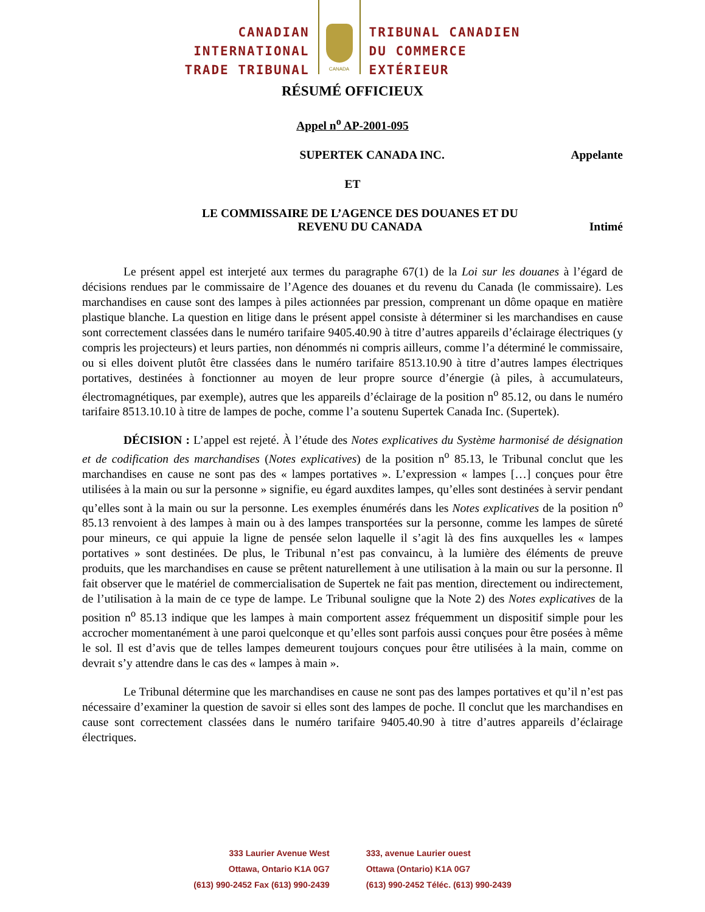CANADIAN
INTERNATIONAL
TRADE TRIBUNAL
CANADA
TRIBUNAL CANADIEN
DU COMMERCE
EXTÉRIEUR
RÉSUMÉ OFFICIEUX
Appel n<sup>o</sup> AP-2001-095
SUPERTEK CANADA INC. Appelante
ET
LE COMMISSAIRE DE L’AGENCE DES DOUANES ET DU
REVENU DU CANADA
Intimé
Le présent appel est interjeté aux termes du paragraphe 67(1) de la Loi sur les douanes à l’égard de décisions rendues par le commissaire de l’Agence des douanes et du revenu du Canada (le commissaire). Les marchandises en cause sont des lampes à piles actionnées par pression, comprenant un dôme opaque en matière plastique blanche. La question en litige dans le présent appel consiste à déterminer si les marchandises en cause sont correctement classées dans le numéro tarifaire 9405.40.90 à titre d’autres appareils d’éclairage électriques (y compris les projecteurs) et leurs parties, non dénommés ni compris ailleurs, comme l’a déterminé le commissaire, ou si elles doivent plutôt être classées dans le numéro tarifaire 8513.10.90 à titre d’autres lampes électriques portatives, destinées à fonctionner au moyen de leur propre source d’énergie (à piles, à accumulateurs, électromagnétiques, par exemple), autres que les appareils d’éclairage de la position n<sup>o</sup> 85.12, ou dans le numéro tarifaire 8513.10.10 à titre de lampes de poche, comme l’a soutenu Supertek Canada Inc. (Supertek).
DÉCISION : L’appel est rejeté. À l’étude des Notes explicatives du Système harmonisé de désignation et de codification des marchandises (Notes explicatives) de la position n<sup>o</sup> 85.13, le Tribunal conclut que les marchandises en cause ne sont pas des « lampes portatives ». L’expression « lampes […] conçues pour être utilisées à la main ou sur la personne » signifie, eu égard auxdites lampes, qu’elles sont destinées à servir pendant qu’elles sont à la main ou sur la personne. Les exemples énumérés dans les Notes explicatives de la position n<sup>o</sup> 85.13 renvoient à des lampes à main ou à des lampes transportées sur la personne, comme les lampes de sûreté pour mineurs, ce qui appuie la ligne de pensée selon laquelle il s’agit là des fins auxquelles les « lampes portatives » sont destinées. De plus, le Tribunal n’est pas convaincu, à la lumière des éléments de preuve produits, que les marchandises en cause se prêtent naturellement à une utilisation à la main ou sur la personne. Il fait observer que le matériel de commercialisation de Supertek ne fait pas mention, directement ou indirectement, de l’utilisation à la main de ce type de lampe. Le Tribunal souligne que la Note 2) des Notes explicatives de la position n<sup>o</sup> 85.13 indique que les lampes à main comportent assez fréquemment un dispositif simple pour les accrocher momentanément à une paroi quelconque et qu’elles sont parfois aussi conçues pour être posées à même le sol. Il est d’avis que de telles lampes demeurent toujours conçues pour être utilisées à la main, comme on devrait s’y attendre dans le cas des « lampes à main ».
Le Tribunal détermine que les marchandises en cause ne sont pas des lampes portatives et qu’il n’est pas nécessaire d’examiner la question de savoir si elles sont des lampes de poche. Il conclut que les marchandises en cause sont correctement classées dans le numéro tarifaire 9405.40.90 à titre d’autres appareils d’éclairage électriques.
333 Laurier Avenue West
Ottawa, Ontario K1A 0G7
(613) 990-2452 Fax (613) 990-2439
333, avenue Laurier ouest
Ottawa (Ontario) K1A 0G7
(613) 990-2452 Téléc. (613) 990-2439